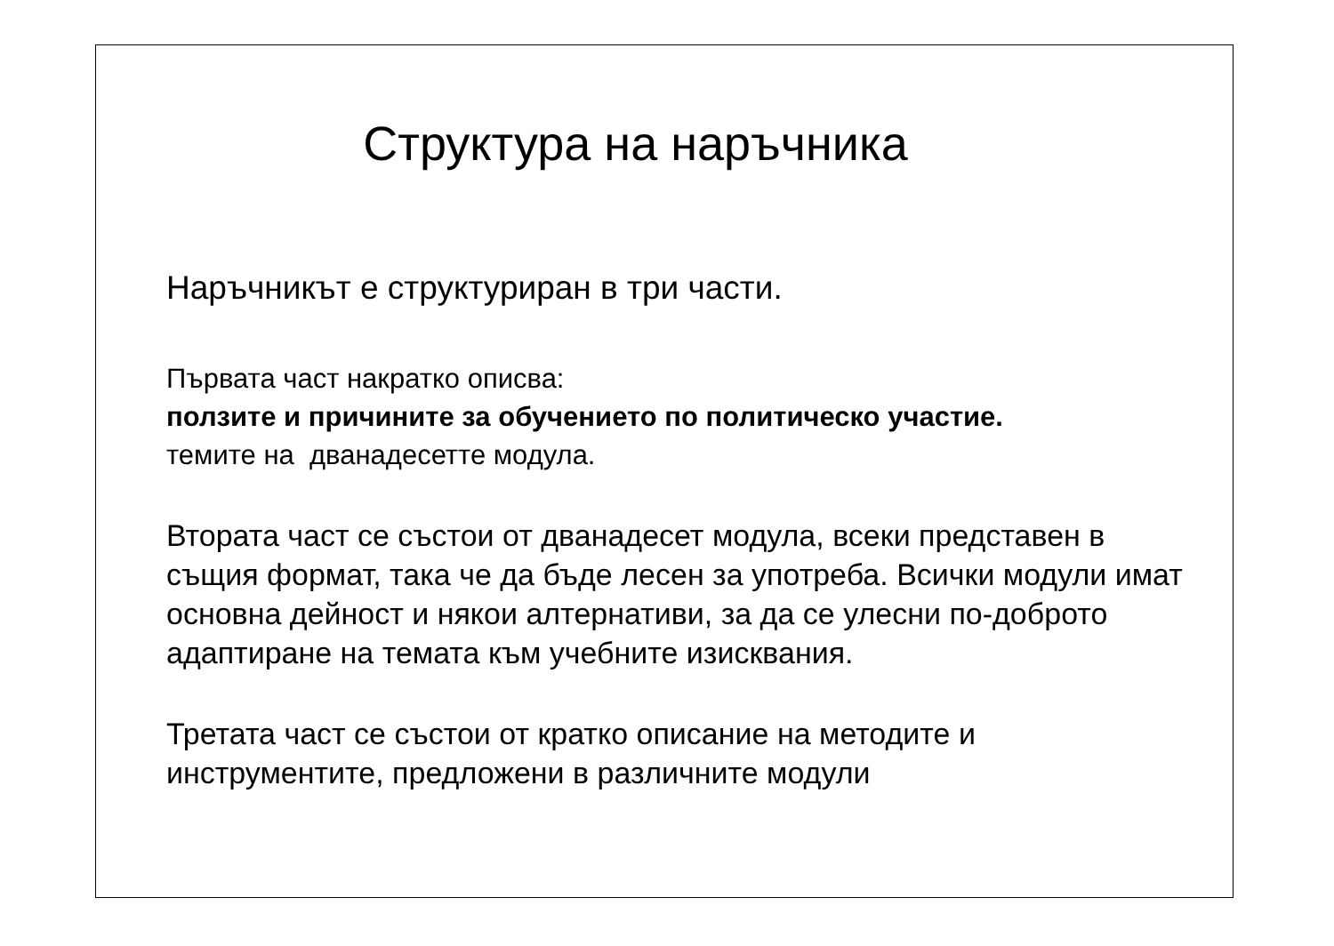Структура на наръчника
Наръчникът е структуриран в три части.
Първата част накратко описва:
ползите и причините за обучението по политическо участие.
темите на дванадесетте модула.
Втората част се състои от дванадесет модула, всеки представен в същия формат, така че да бъде лесен за употреба. Всички модули имат основна дейност и някои алтернативи, за да се улесни по-доброто адаптиране на темата към учебните изисквания.
Третата част се състои от кратко описание на методите и инструментите, предложени в различните модули